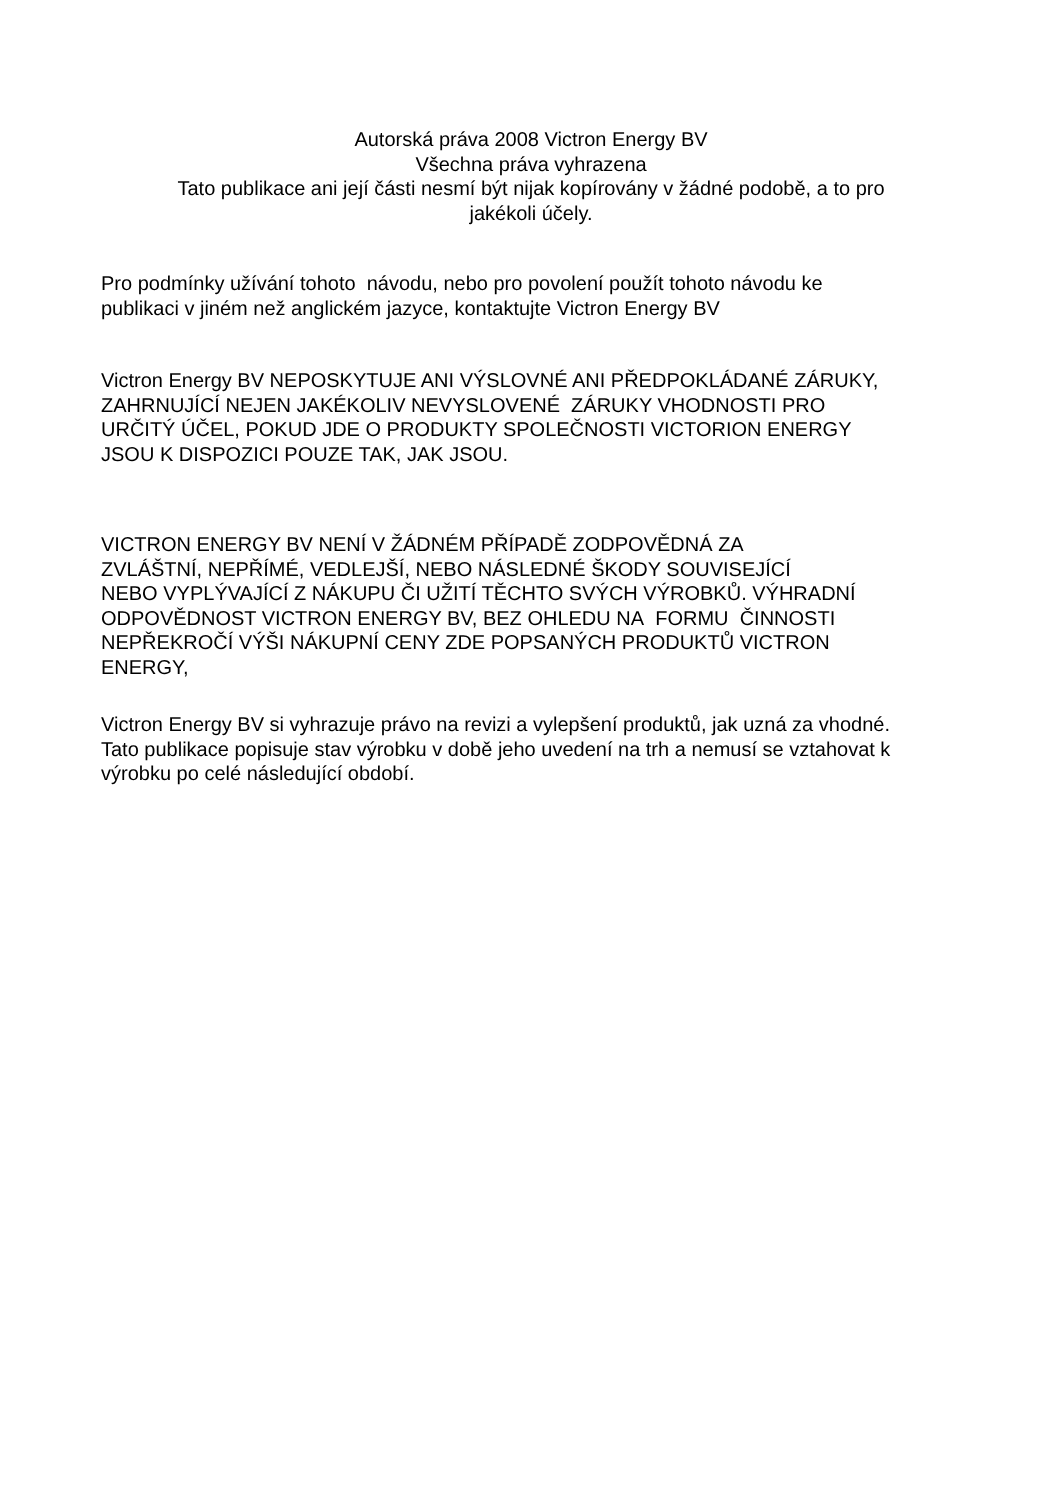Autorská práva 2008 Victron Energy BV
Všechna práva vyhrazena
Tato publikace ani její části nesmí být nijak kopírovány v žádné podobě, a to pro
jakékoli účely.
Pro podmínky užívání tohoto návodu, nebo pro povolení použít tohoto návodu ke
publikaci v jiném než anglickém jazyce, kontaktujte Victron Energy BV
Victron Energy BV NEPOSKYTUJE ANI VÝSLOVNÉ ANI PŘEDPOKLÁDANÉ ZÁRUKY,
ZAHRNUJÍCÍ NEJEN JAKÉKOLIV NEVYSLOVENÉ ZÁRUKY VHODNOSTI PRO
URČITÝ ÚČEL, POKUD JDE O PRODUKTY SPOLEČNOSTI VICTORION ENERGY
JSOU K DISPOZICI POUZE TAK, JAK JSOU.
VICTRON ENERGY BV NENÍ V ŽÁDNÉM PŘÍPADĚ ZODPOVĚDNÁ ZA
ZVLÁŠTNÍ, NEPŘÍMÉ, VEDLEJŠÍ, NEBO NÁSLEDNÉ ŠKODY SOUVISEJÍCÍ
NEBO VYPLÝVAJÍCÍ Z NÁKUPU ČI UŽITÍ TĚCHTO SVÝCH VÝROBKŮ. VÝHRADNÍ
ODPOVĚDNOST VICTRON ENERGY BV, BEZ OHLEDU NA FORMU ČINNOSTI
NEPŘEKROČÍ VÝŠI NÁKUPNÍ CENY ZDE POPSANÝCH PRODUKTŮ VICTRON
ENERGY,
Victron Energy BV si vyhrazuje právo na revizi a vylepšení produktů, jak uzná za vhodné.
Tato publikace popisuje stav výrobku v době jeho uvedení na trh a nemusí se vztahovat k
výrobku po celé následující období.